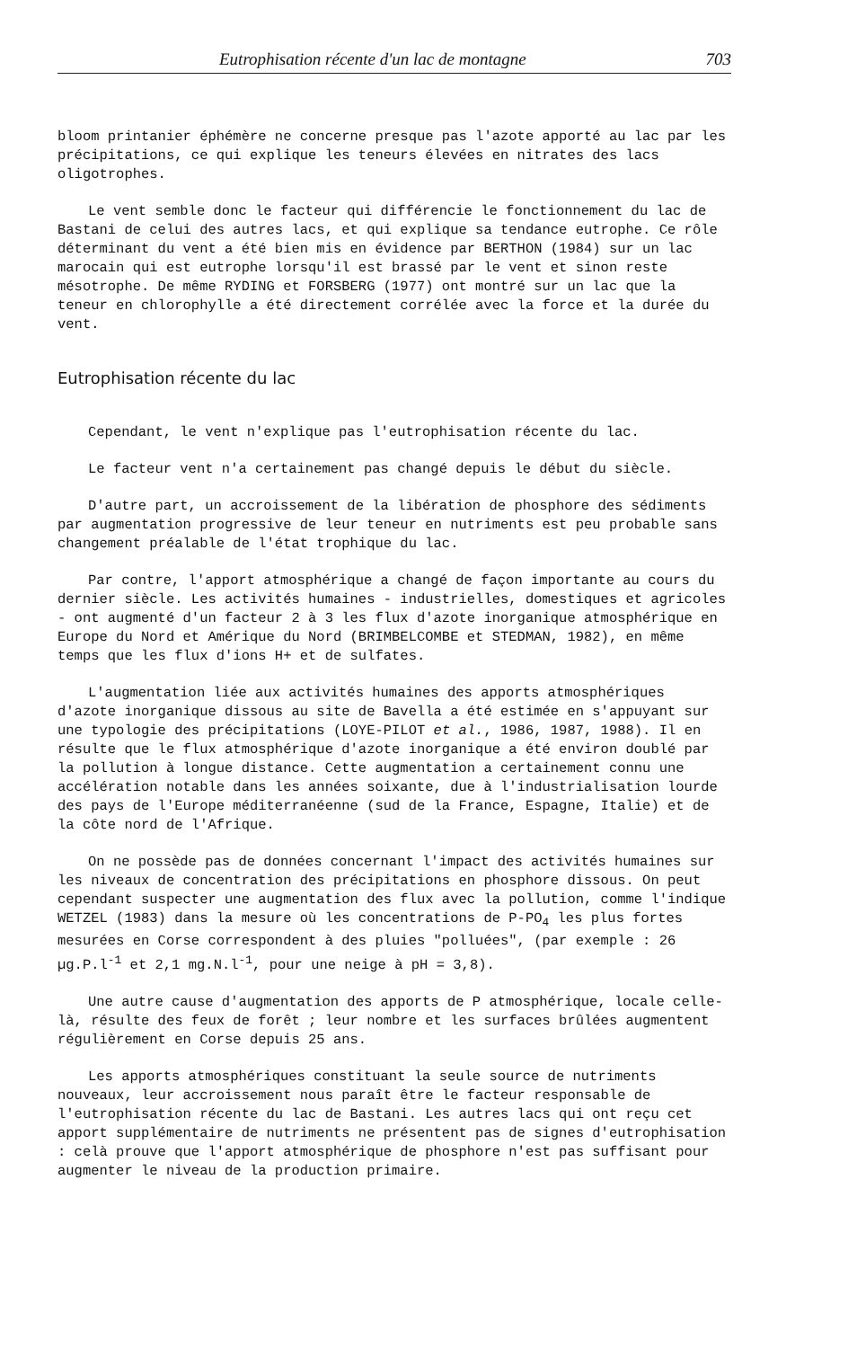Eutrophisation récente d'un lac de montagne 703
bloom printanier éphémère ne concerne presque pas l'azote apporté au lac par les précipitations, ce qui explique les teneurs élevées en nitrates des lacs oligotrophes.
Le vent semble donc le facteur qui différencie le fonctionnement du lac de Bastani de celui des autres lacs, et qui explique sa tendance eutrophe. Ce rôle déterminant du vent a été bien mis en évidence par BERTHON (1984) sur un lac marocain qui est eutrophe lorsqu'il est brassé par le vent et sinon reste mésotrophe. De même RYDING et FORSBERG (1977) ont montré sur un lac que la teneur en chlorophylle a été directement corrélée avec la force et la durée du vent.
Eutrophisation récente du lac
Cependant, le vent n'explique pas l'eutrophisation récente du lac.
Le facteur vent n'a certainement pas changé depuis le début du siècle.
D'autre part, un accroissement de la libération de phosphore des sédiments par augmentation progressive de leur teneur en nutriments est peu probable sans changement préalable de l'état trophique du lac.
Par contre, l'apport atmosphérique a changé de façon importante au cours du dernier siècle. Les activités humaines - industrielles, domestiques et agricoles - ont augmenté d'un facteur 2 à 3 les flux d'azote inorganique atmosphérique en Europe du Nord et Amérique du Nord (BRIMBELCOMBE et STEDMAN, 1982), en même temps que les flux d'ions H+ et de sulfates.
L'augmentation liée aux activités humaines des apports atmosphériques d'azote inorganique dissous au site de Bavella a été estimée en s'appuyant sur une typologie des précipitations (LOYE-PILOT et al., 1986, 1987, 1988). Il en résulte que le flux atmosphérique d'azote inorganique a été environ doublé par la pollution à longue distance. Cette augmentation a certainement connu une accélération notable dans les années soixante, due à l'industrialisation lourde des pays de l'Europe méditerranéenne (sud de la France, Espagne, Italie) et de la côte nord de l'Afrique.
On ne possède pas de données concernant l'impact des activités humaines sur les niveaux de concentration des précipitations en phosphore dissous. On peut cependant suspecter une augmentation des flux avec la pollution, comme l'indique WETZEL (1983) dans la mesure où les concentrations de P-PO<sub>4</sub> les plus fortes mesurées en Corse correspondent à des pluies "polluées", (par exemple : 26 µg.P.l<sup>-1</sup> et 2,1 mg.N.l<sup>-1</sup>, pour une neige à pH = 3,8).
Une autre cause d'augmentation des apports de P atmosphérique, locale celle-là, résulte des feux de forêt ; leur nombre et les surfaces brûlées augmentent régulièrement en Corse depuis 25 ans.
Les apports atmosphériques constituant la seule source de nutriments nouveaux, leur accroissement nous paraît être le facteur responsable de l'eutrophisation récente du lac de Bastani. Les autres lacs qui ont reçu cet apport supplémentaire de nutriments ne présentent pas de signes d'eutrophisation : celà prouve que l'apport atmosphérique de phosphore n'est pas suffisant pour augmenter le niveau de la production primaire.